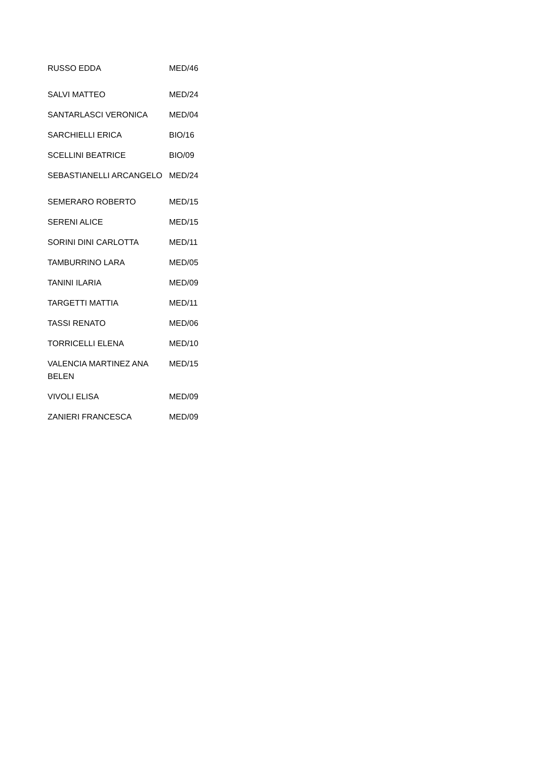| RUSSO EDDA | MED/46 |
| SALVI MATTEO | MED/24 |
| SANTARLASCI VERONICA | MED/04 |
| SARCHIELLI ERICA | BIO/16 |
| SCELLINI BEATRICE | BIO/09 |
| SEBASTIANELLI ARCANGELO | MED/24 |
| SEMERARO ROBERTO | MED/15 |
| SERENI ALICE | MED/15 |
| SORINI DINI CARLOTTA | MED/11 |
| TAMBURRINO LARA | MED/05 |
| TANINI ILARIA | MED/09 |
| TARGETTI MATTIA | MED/11 |
| TASSI RENATO | MED/06 |
| TORRICELLI ELENA | MED/10 |
| VALENCIA MARTINEZ ANA BELEN | MED/15 |
| VIVOLI ELISA | MED/09 |
| ZANIERI FRANCESCA | MED/09 |